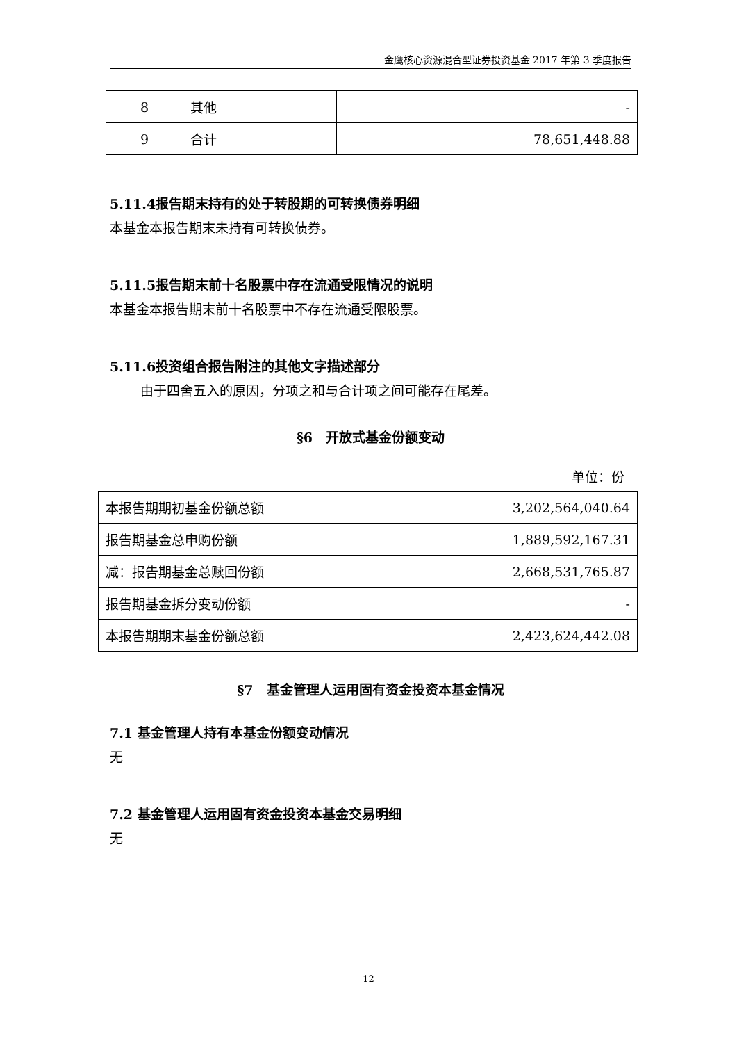金鹰核心资源混合型证券投资基金 2017 年第 3 季度报告
| 8 | 其他 | - |
| 9 | 合计 | 78,651,448.88 |
5.11.4报告期末持有的处于转股期的可转换债券明细
本基金本报告期末未持有可转换债券。
5.11.5报告期末前十名股票中存在流通受限情况的说明
本基金本报告期末前十名股票中不存在流通受限股票。
5.11.6投资组合报告附注的其他文字描述部分
由于四舍五入的原因，分项之和与合计项之间可能存在尾差。
§6　开放式基金份额变动
单位：份
| 本报告期期初基金份额总额 | 3,202,564,040.64 |
| 报告期基金总申购份额 | 1,889,592,167.31 |
| 减：报告期基金总赎回份额 | 2,668,531,765.87 |
| 报告期基金拆分变动份额 | - |
| 本报告期期末基金份额总额 | 2,423,624,442.08 |
§7　基金管理人运用固有资金投资本基金情况
7.1 基金管理人持有本基金份额变动情况
无
7.2 基金管理人运用固有资金投资本基金交易明细
无
12